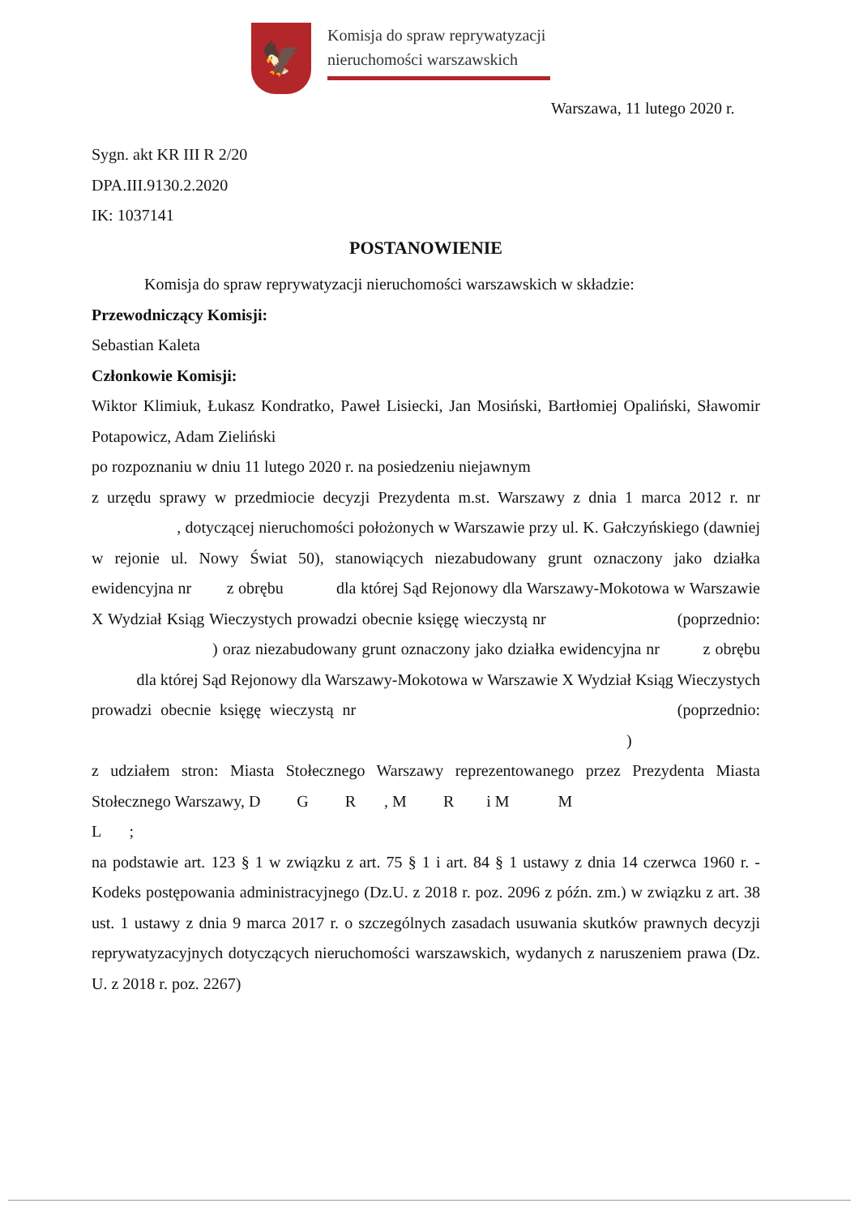🦅
Komisja do spraw reprywatyzacji
nieruchomości warszawskich
Warszawa, 11 lutego 2020 r.
Sygn. akt KR III R 2/20
DPA.III.9130.2.2020
IK: 1037141
POSTANOWIENIE
Komisja do spraw reprywatyzacji nieruchomości warszawskich w składzie:
Przewodniczący Komisji:
Sebastian Kaleta
Członkowie Komisji:
Wiktor Klimiuk, Łukasz Kondratko, Paweł Lisiecki, Jan Mosiński, Bartłomiej Opaliński, Sławomir Potapowicz, Adam Zieliński
po rozpoznaniu w dniu 11 lutego 2020 r. na posiedzeniu niejawnym
z urzędu sprawy w przedmiocie decyzji Prezydenta m.st. Warszawy z dnia 1 marca 2012 r. nr , dotyczącej nieruchomości położonych w Warszawie przy ul. K. Gałczyńskiego (dawniej w rejonie ul. Nowy Świat 50), stanowiących niezabudowany grunt oznaczony jako działka ewidencyjna nr z obrębu dla której Sąd Rejonowy dla Warszawy-Mokotowa w Warszawie X Wydział Ksiąg Wieczystych prowadzi obecnie księgę wieczystą nr (poprzednio: ) oraz niezabudowany grunt oznaczony jako działka ewidencyjna nr z obrębu dla której Sąd Rejonowy dla Warszawy-Mokotowa w Warszawie X Wydział Ksiąg Wieczystych prowadzi obecnie księgę wieczystą nr (poprzednio: )
z udziałem stron: Miasta Stołecznego Warszawy reprezentowanego przez Prezydenta Miasta Stołecznego Warszawy, D G R , M R i M M
L ;
na podstawie art. 123 § 1 w związku z art. 75 § 1 i art. 84 § 1 ustawy z dnia 14 czerwca 1960 r. - Kodeks postępowania administracyjnego (Dz.U. z 2018 r. poz. 2096 z późn. zm.) w związku z art. 38 ust. 1 ustawy z dnia 9 marca 2017 r. o szczególnych zasadach usuwania skutków prawnych decyzji reprywatyzacyjnych dotyczących nieruchomości warszawskich, wydanych z naruszeniem prawa (Dz. U. z 2018 r. poz. 2267)